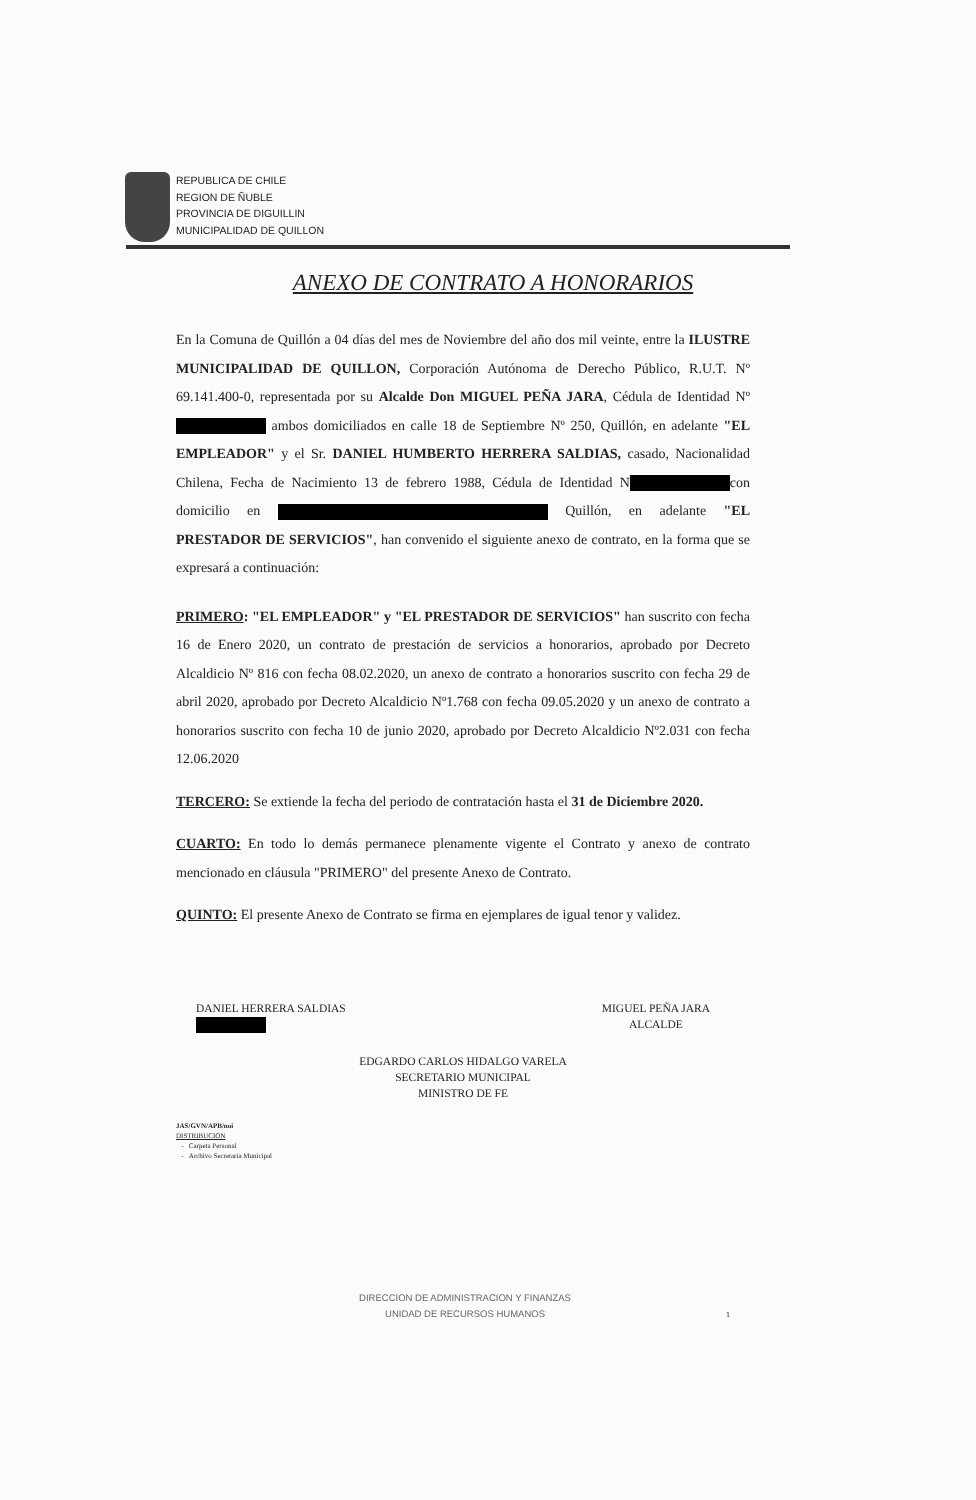REPUBLICA DE CHILE
REGION DE ÑUBLE
PROVINCIA DE DIGUILLIN
MUNICIPALIDAD DE QUILLON
ANEXO DE CONTRATO A HONORARIOS
En la Comuna de Quillón a 04 días del mes de Noviembre del año dos mil veinte, entre la ILUSTRE MUNICIPALIDAD DE QUILLON, Corporación Autónoma de Derecho Público, R.U.T. Nº 69.141.400-0, representada por su Alcalde Don MIGUEL PEÑA JARA, Cédula de Identidad Nº ambos domiciliados en calle 18 de Septiembre Nº 250, Quillón, en adelante "EL EMPLEADOR" y el Sr. DANIEL HUMBERTO HERRERA SALDIAS, casado, Nacionalidad Chilena, Fecha de Nacimiento 13 de febrero 1988, Cédula de Identidad N con domicilio en Quillón, en adelante "EL PRESTADOR DE SERVICIOS", han convenido el siguiente anexo de contrato, en la forma que se expresará a continuación:
PRIMERO: "EL EMPLEADOR" y "EL PRESTADOR DE SERVICIOS" han suscrito con fecha 16 de Enero 2020, un contrato de prestación de servicios a honorarios, aprobado por Decreto Alcaldicio Nº 816 con fecha 08.02.2020, un anexo de contrato a honorarios suscrito con fecha 29 de abril 2020, aprobado por Decreto Alcaldicio Nº1.768 con fecha 09.05.2020 y un anexo de contrato a honorarios suscrito con fecha 10 de junio 2020, aprobado por Decreto Alcaldicio Nº2.031 con fecha 12.06.2020
TERCERO: Se extiende la fecha del periodo de contratación hasta el 31 de Diciembre 2020.
CUARTO: En todo lo demás permanece plenamente vigente el Contrato y anexo de contrato mencionado en cláusula "PRIMERO" del presente Anexo de Contrato.
QUINTO: El presente Anexo de Contrato se firma en ejemplares de igual tenor y validez.
DANIEL HERRERA SALDIAS
MIGUEL PEÑA JARA
ALCALDE
EDGARDO CARLOS HIDALGO VARELA
SECRETARIO MUNICIPAL
MINISTRO DE FE
JAS/GVN/APB/noi
DISTRIBUCION
- Carpeta Personal
- Archivo Secretaria Municipal
DIRECCION DE ADMINISTRACION Y FINANZAS
UNIDAD DE RECURSOS HUMANOS
1